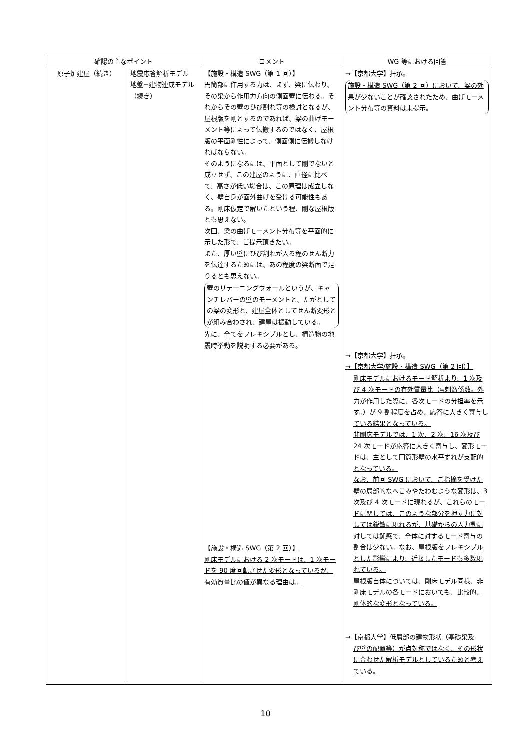| 確認の主なポイント | | コメント | WG 等における回答 |
| --- | --- | --- | --- |
| 原子炉建屋（続き） | 地震応答解析モデル 地盤−建物連成モデル（続き） | 【施設・構造 SWG（第 1 回）】 円筒部に作用する力は、まず、梁に伝わり、その梁から作用力方向の側面壁に伝わる。それからその壁のひび割れ等の検討となるが、屋根版を剛とするのであれば、梁の曲げモーメント等によって伝搬するのではなく、屋根版の平面剛性によって、側面側に伝搬しなければならない。 そのようになるには、平面として剛でないと成立せず、この建屋のように、直径に比べて、高さが低い場合は、この原理は成立しなく、壁自身が面外曲げを受ける可能性もある。剛床仮定で解いたという程、剛な屋根版とも思えない。 次回、梁の曲げモーメント分布等を平面的に示した形で、ご提示頂きたい。 また、厚い壁にひび割れが入る程のせん断力を伝達するためには、あの程度の梁断面で足りるとも思えない。 壁のリテーニングウォールというが、キャンチレバーの壁のモーメントと、たがとしての梁の変形と、建屋全体としてせん断変形とが組み合わされ、建屋は振動している。 先に、全てをフレキシブルとし、構造物の地震時挙動を説明する必要がある。 【施設・構造 SWG（第 2 回）】 剛床モデルにおける 2 次モードは、1 次モードを 90 度回転させた変形となっているが、有効質量比の値が異なる理由は。 | →【京都大学】拝承。 施設・構造 SWG（第 2 回）において、梁の効果が少ないことが確認されたため、曲げモーメント分布等の資料は未提示。 →【京都大学】拝承。 →【京都大学/施設・構造 SWG（第 2 回）】 剛床モデルにおけるモード解析より、1 次及び 4 次モードの有効質量比（≒刺激係数。外力が作用した際に、各次モードの分担率を示す。）が 9 割程度を占め、応答に大きく寄与している結果となっている。 非剛床モデルでは、1 次、2 次、16 次及び 24 次モードが応答に大きく寄与し、変形モードは、主として円筒形壁の水平ずれが支配的となっている。 なお、前回 SWG において、ご指摘を受けた壁の局部的なへこみやたわむような変形は、3 次及び 4 次モードに現れるが、これらのモードに関しては、このような部分を押す力に対しては鋭敏に現れるが、基礎からの入力動に対しては鈍感で、全体に対するモード寄与の割合は少ない。なお、屋根版をフレキシブルとした影響により、近接したモードも多数現れている。 屋根版自体については、剛床モデル同様、非剛床モデルの各モードにおいても、比較的、剛体的な変形となっている。 → 【京都大学】低層部の建物形状（基礎梁及 び壁の配置等）が点対称ではなく、その形状に合わせた解析モデルとしているためと考えている。 |
10